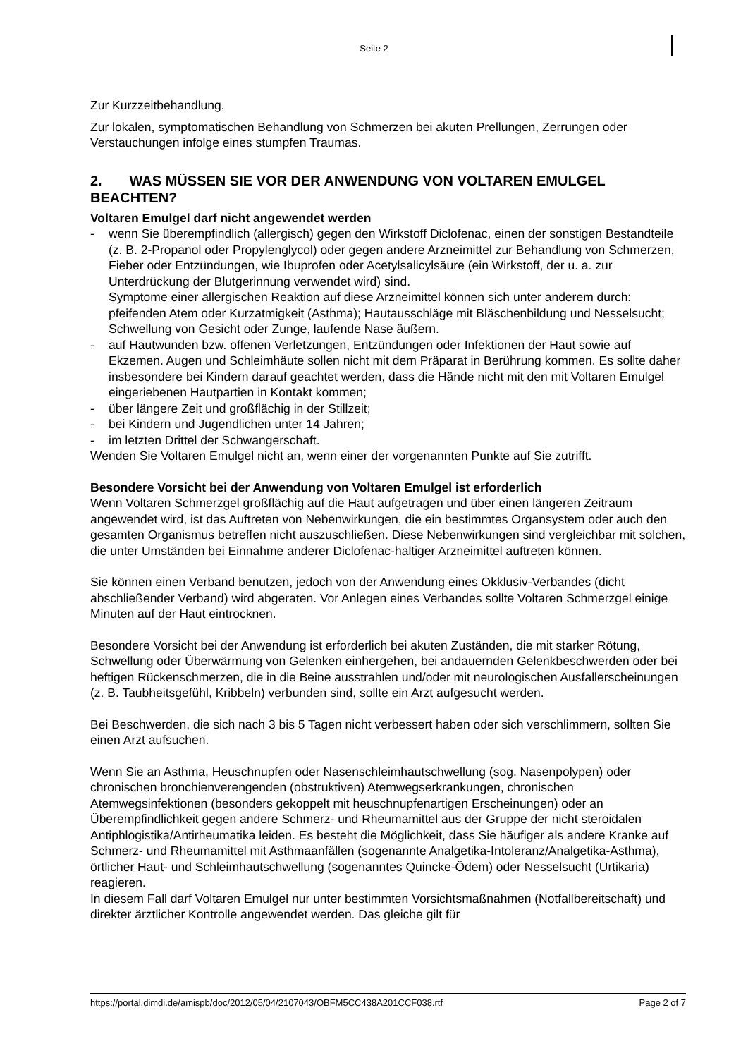Seite 2
Zur Kurzzeitbehandlung.
Zur lokalen, symptomatischen Behandlung von Schmerzen bei akuten Prellungen, Zerrungen oder Verstauchungen infolge eines stumpfen Traumas.
2. WAS MÜSSEN SIE VOR DER ANWENDUNG VON VOLTAREN EMULGEL BEACHTEN?
Voltaren Emulgel darf nicht angewendet werden
- wenn Sie überempfindlich (allergisch) gegen den Wirkstoff Diclofenac, einen der sonstigen Bestandteile (z. B. 2-Propanol oder Propylenglycol) oder gegen andere Arzneimittel zur Behandlung von Schmerzen, Fieber oder Entzündungen, wie Ibuprofen oder Acetylsalicylsäure (ein Wirkstoff, der u. a. zur Unterdrückung der Blutgerinnung verwendet wird) sind.
Symptome einer allergischen Reaktion auf diese Arzneimittel können sich unter anderem durch: pfeifenden Atem oder Kurzatmigkeit (Asthma); Hautausschläge mit Bläschenbildung und Nesselsucht; Schwellung von Gesicht oder Zunge, laufende Nase äußern.
- auf Hautwunden bzw. offenen Verletzungen, Entzündungen oder Infektionen der Haut sowie auf Ekzemen. Augen und Schleimhäute sollen nicht mit dem Präparat in Berührung kommen. Es sollte daher insbesondere bei Kindern darauf geachtet werden, dass die Hände nicht mit den mit Voltaren Emulgel eingeriebenen Hautpartien in Kontakt kommen;
- über längere Zeit und großflächig in der Stillzeit;
- bei Kindern und Jugendlichen unter 14 Jahren;
- im letzten Drittel der Schwangerschaft.
Wenden Sie Voltaren Emulgel nicht an, wenn einer der vorgenannten Punkte auf Sie zutrifft.
Besondere Vorsicht bei der Anwendung von Voltaren Emulgel ist erforderlich
Wenn Voltaren Schmerzgel großflächig auf die Haut aufgetragen und über einen längeren Zeitraum angewendet wird, ist das Auftreten von Nebenwirkungen, die ein bestimmtes Organsystem oder auch den gesamten Organismus betreffen nicht auszuschließen. Diese Nebenwirkungen sind vergleichbar mit solchen, die unter Umständen bei Einnahme anderer Diclofenac-haltiger Arzneimittel auftreten können.
Sie können einen Verband benutzen, jedoch von der Anwendung eines Okklusiv-Verbandes (dicht abschließender Verband) wird abgeraten. Vor Anlegen eines Verbandes sollte Voltaren Schmerzgel einige Minuten auf der Haut eintrocknen.
Besondere Vorsicht bei der Anwendung ist erforderlich bei akuten Zuständen, die mit starker Rötung, Schwellung oder Überwärmung von Gelenken einhergehen, bei andauernden Gelenkbeschwerden oder bei heftigen Rückenschmerzen, die in die Beine ausstrahlen und/oder mit neurologischen Ausfallerscheinungen (z. B. Taubheitsgefühl, Kribbeln) verbunden sind, sollte ein Arzt aufgesucht werden.
Bei Beschwerden, die sich nach 3 bis 5 Tagen nicht verbessert haben oder sich verschlimmern, sollten Sie einen Arzt aufsuchen.
Wenn Sie an Asthma, Heuschnupfen oder Nasenschleimhautschwellung (sog. Nasenpolypen) oder chronischen bronchienverengenden (obstruktiven) Atemwegserkrankungen, chronischen Atemwegsinfektionen (besonders gekoppelt mit heuschnupfenartigen Erscheinungen) oder an Überempfindlichkeit gegen andere Schmerz- und Rheumamittel aus der Gruppe der nicht steroidalen Antiphlogistika/Antirheumatika leiden. Es besteht die Möglichkeit, dass Sie häufiger als andere Kranke auf Schmerz- und Rheumamittel mit Asthmaanfällen (sogenannte Analgetika-Intoleranz/Analgetika-Asthma), örtlicher Haut- und Schleimhautschwellung (sogenanntes Quincke-Ödem) oder Nesselsucht (Urtikaria) reagieren.
In diesem Fall darf Voltaren Emulgel nur unter bestimmten Vorsichtsmaßnahmen (Notfallbereitschaft) und direkter ärztlicher Kontrolle angewendet werden. Das gleiche gilt für
https://portal.dimdi.de/amispb/doc/2012/05/04/2107043/OBFM5CC438A201CCF038.rtf Page 2 of 7